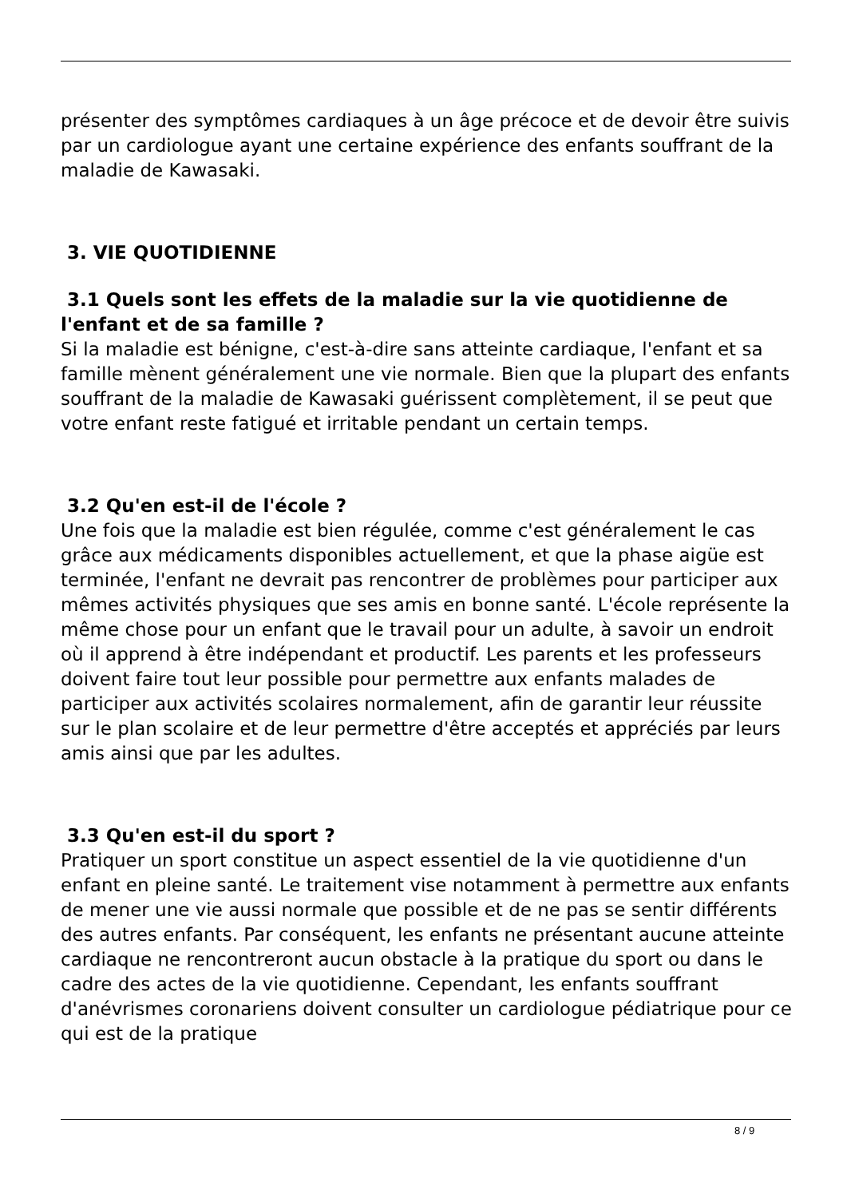présenter des symptômes cardiaques à un âge précoce et de devoir être suivis par un cardiologue ayant une certaine expérience des enfants souffrant de la maladie de Kawasaki.
3. VIE QUOTIDIENNE
3.1 Quels sont les effets de la maladie sur la vie quotidienne de l'enfant et de sa famille ?
Si la maladie est bénigne, c'est-à-dire sans atteinte cardiaque, l'enfant et sa famille mènent généralement une vie normale. Bien que la plupart des enfants souffrant de la maladie de Kawasaki guérissent complètement, il se peut que votre enfant reste fatigué et irritable pendant un certain temps.
3.2 Qu'en est-il de l'école ?
Une fois que la maladie est bien régulée, comme c'est généralement le cas grâce aux médicaments disponibles actuellement, et que la phase aigüe est terminée, l'enfant ne devrait pas rencontrer de problèmes pour participer aux mêmes activités physiques que ses amis en bonne santé. L'école représente la même chose pour un enfant que le travail pour un adulte, à savoir un endroit où il apprend à être indépendant et productif. Les parents et les professeurs doivent faire tout leur possible pour permettre aux enfants malades de participer aux activités scolaires normalement, afin de garantir leur réussite sur le plan scolaire et de leur permettre d'être acceptés et appréciés par leurs amis ainsi que par les adultes.
3.3 Qu'en est-il du sport ?
Pratiquer un sport constitue un aspect essentiel de la vie quotidienne d'un enfant en pleine santé. Le traitement vise notamment à permettre aux enfants de mener une vie aussi normale que possible et de ne pas se sentir différents des autres enfants. Par conséquent, les enfants ne présentant aucune atteinte cardiaque ne rencontreront aucun obstacle à la pratique du sport ou dans le cadre des actes de la vie quotidienne. Cependant, les enfants souffrant d'anévrismes coronariens doivent consulter un cardiologue pédiatrique pour ce qui est de la pratique
8 / 9